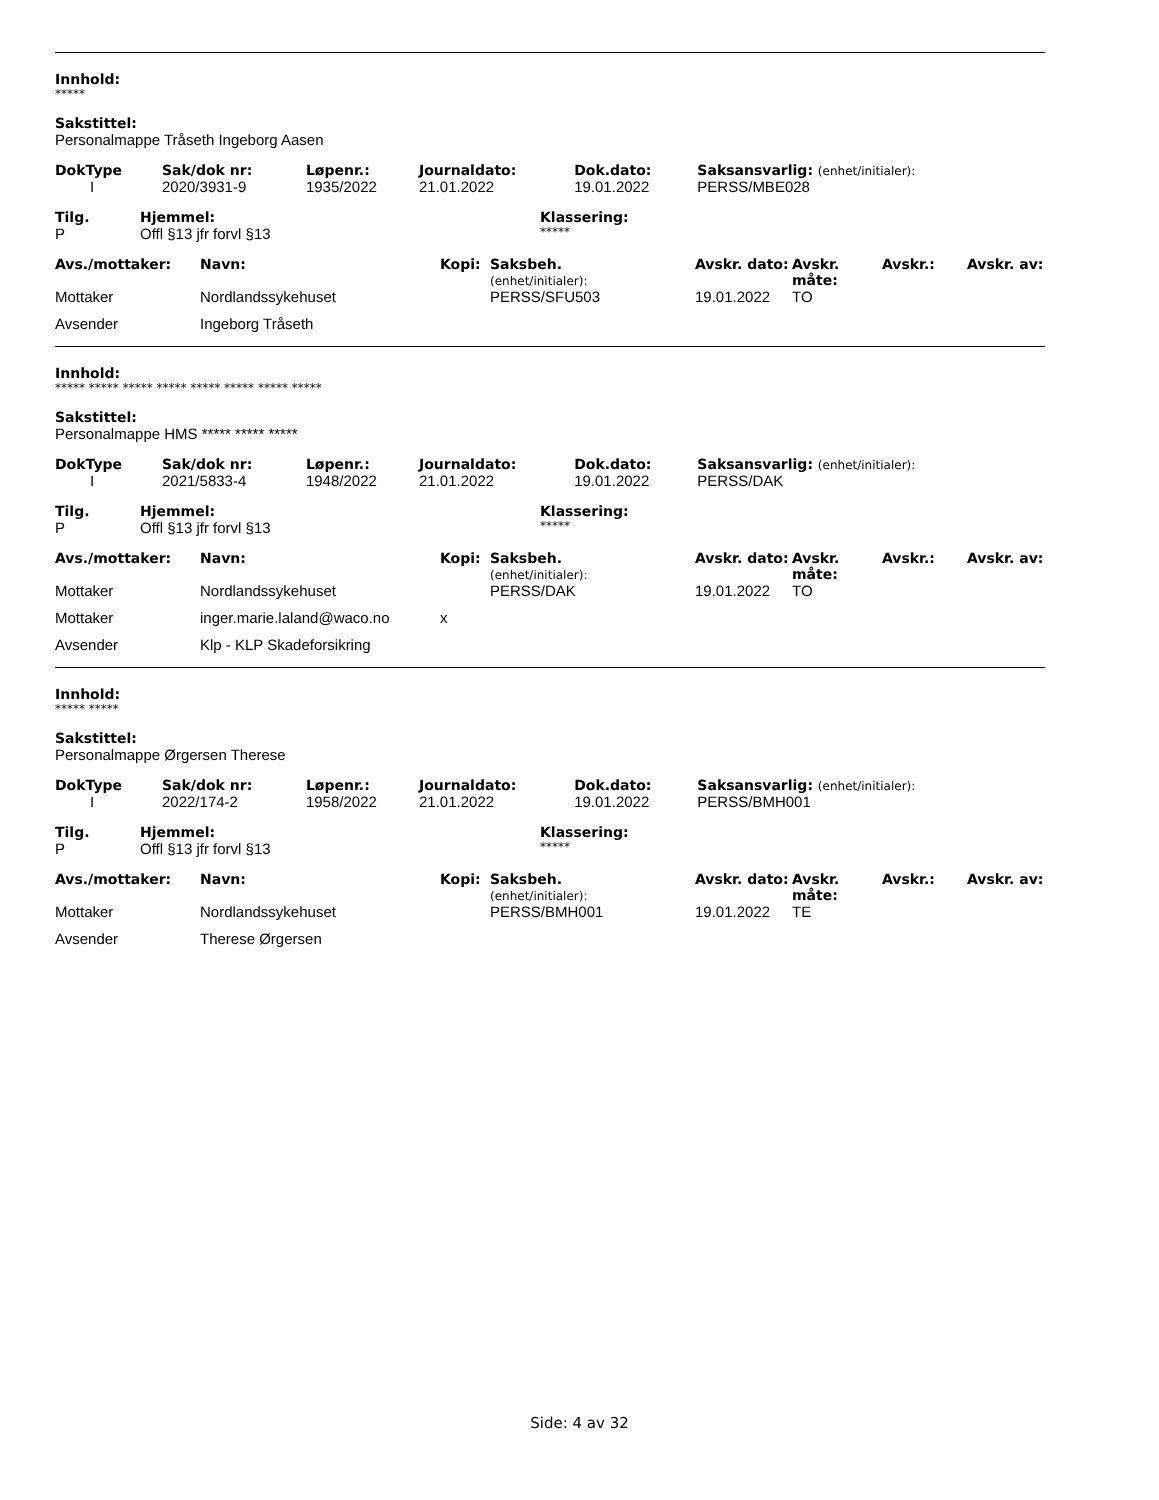Innhold:
*****
Sakstittel:
Personalmappe Tråseth Ingeborg Aasen
| DokType | Sak/dok nr: | Løpenr.: | Journaldato: | Dok.dato: | Saksansvarlig: (enhet/initialer): |
| I | 2020/3931-9 | 1935/2022 | 21.01.2022 | 19.01.2022 | PERSS/MBE028 |
| Tilg. | Hjemmel: | Klassering: |
| P | Offl §13 jfr forvl §13 | ***** |
| Avs./mottaker: | Navn: | Kopi: | Saksbeh. (enhet/initialer): | Avskr. dato: | Avskr. måte: | Avskr.: | Avskr. av: |
| Mottaker | Nordlandssykehuset | | PERSS/SFU503 | 19.01.2022 | TO | | |
| Avsender | Ingeborg Tråseth | | | | | | |
Innhold:
***** ***** ***** ***** ***** ***** ***** *****
Sakstittel:
Personalmappe HMS ***** ***** *****
| DokType | Sak/dok nr: | Løpenr.: | Journaldato: | Dok.dato: | Saksansvarlig: (enhet/initialer): |
| I | 2021/5833-4 | 1948/2022 | 21.01.2022 | 19.01.2022 | PERSS/DAK |
| Tilg. | Hjemmel: | Klassering: |
| P | Offl §13 jfr forvl §13 | ***** |
| Avs./mottaker: | Navn: | Kopi: | Saksbeh. (enhet/initialer): | Avskr. dato: | Avskr. måte: | Avskr.: | Avskr. av: |
| Mottaker | Nordlandssykehuset | | PERSS/DAK | 19.01.2022 | TO | | |
| Mottaker | inger.marie.laland@waco.no | x | | | | | |
| Avsender | Klp - KLP Skadeforsikring | | | | | | |
Innhold:
***** *****
Sakstittel:
Personalmappe Ørgersen Therese
| DokType | Sak/dok nr: | Løpenr.: | Journaldato: | Dok.dato: | Saksansvarlig: (enhet/initialer): |
| I | 2022/174-2 | 1958/2022 | 21.01.2022 | 19.01.2022 | PERSS/BMH001 |
| Tilg. | Hjemmel: | Klassering: |
| P | Offl §13 jfr forvl §13 | ***** |
| Avs./mottaker: | Navn: | Kopi: | Saksbeh. (enhet/initialer): | Avskr. dato: | Avskr. måte: | Avskr.: | Avskr. av: |
| Mottaker | Nordlandssykehuset | | PERSS/BMH001 | 19.01.2022 | TE | | |
| Avsender | Therese Ørgersen | | | | | | |
Side: 4 av 32